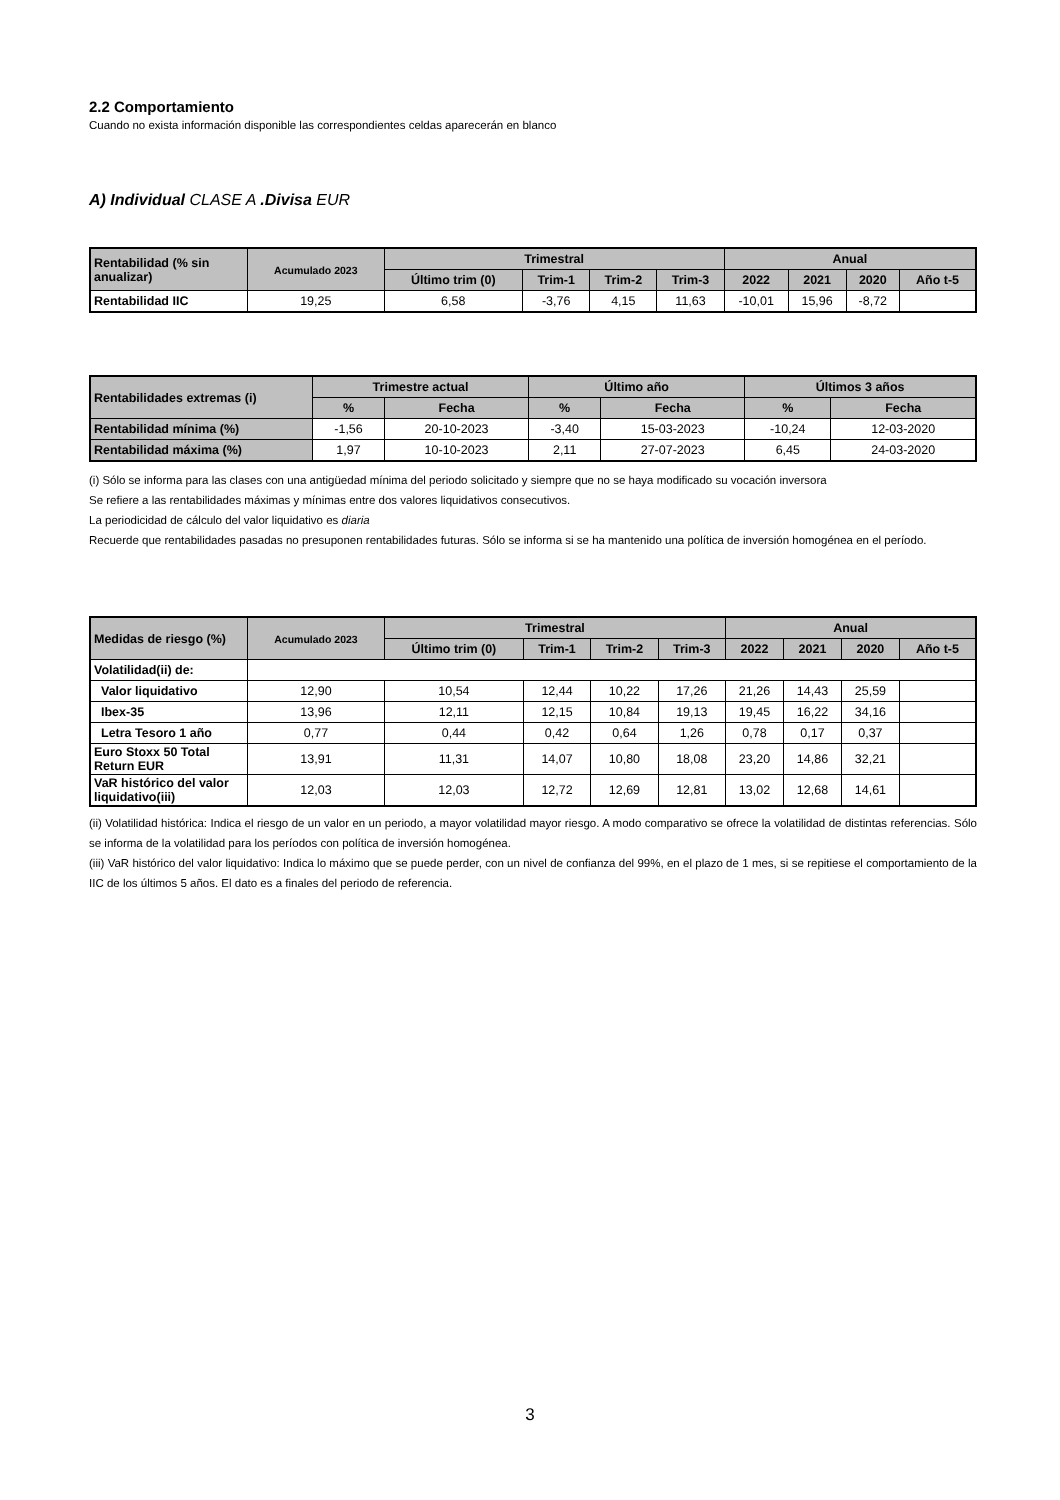2.2 Comportamiento
Cuando no exista información disponible las correspondientes celdas aparecerán en blanco
A) Individual CLASE A .Divisa EUR
| Rentabilidad (% sin anualizar) | Acumulado 2023 | Trimestral | | | | Anual | | | |
| --- | --- | --- | --- | --- | --- | --- | --- | --- | --- |
| | | Último trim (0) | Trim-1 | Trim-2 | Trim-3 | 2022 | 2021 | 2020 | Año t-5 |
| Rentabilidad IIC | 19,25 | 6,58 | -3,76 | 4,15 | 11,63 | -10,01 | 15,96 | -8,72 | |
| Rentabilidades extremas (i) | Trimestre actual | | Último año | | Últimos 3 años | |
| --- | --- | --- | --- | --- | --- | --- |
| | % | Fecha | % | Fecha | % | Fecha |
| Rentabilidad mínima (%) | -1,56 | 20-10-2023 | -3,40 | 15-03-2023 | -10,24 | 12-03-2020 |
| Rentabilidad máxima (%) | 1,97 | 10-10-2023 | 2,11 | 27-07-2023 | 6,45 | 24-03-2020 |
(i) Sólo se informa para las clases con una antigüedad mínima del periodo solicitado y siempre que no se haya modificado su vocación inversora
Se refiere a las rentabilidades máximas y mínimas entre dos valores liquidativos consecutivos.
La periodicidad de cálculo del valor liquidativo es diaria
Recuerde que rentabilidades pasadas no presuponen rentabilidades futuras. Sólo se informa si se ha mantenido una política de inversión homogénea en el período.
| Medidas de riesgo (%) | Acumulado 2023 | Trimestral | | | | Anual | | | |
| --- | --- | --- | --- | --- | --- | --- | --- | --- | --- |
| | | Último trim (0) | Trim-1 | Trim-2 | Trim-3 | 2022 | 2021 | 2020 | Año t-5 |
| Volatilidad(ii) de: | | | | | | | | | |
| Valor liquidativo | 12,90 | 10,54 | 12,44 | 10,22 | 17,26 | 21,26 | 14,43 | 25,59 | |
| Ibex-35 | 13,96 | 12,11 | 12,15 | 10,84 | 19,13 | 19,45 | 16,22 | 34,16 | |
| Letra Tesoro 1 año | 0,77 | 0,44 | 0,42 | 0,64 | 1,26 | 0,78 | 0,17 | 0,37 | |
| Euro Stoxx 50 Total Return EUR | 13,91 | 11,31 | 14,07 | 10,80 | 18,08 | 23,20 | 14,86 | 32,21 | |
| VaR histórico del valor liquidativo(iii) | 12,03 | 12,03 | 12,72 | 12,69 | 12,81 | 13,02 | 12,68 | 14,61 | |
(ii) Volatilidad histórica: Indica el riesgo de un valor en un periodo, a mayor volatilidad mayor riesgo. A modo comparativo se ofrece la volatilidad de distintas referencias. Sólo se informa de la volatilidad para los períodos con política de inversión homogénea.
(iii) VaR histórico del valor liquidativo: Indica lo máximo que se puede perder, con un nivel de confianza del 99%, en el plazo de 1 mes, si se repitiese el comportamiento de la IIC de los últimos 5 años. El dato es a finales del periodo de referencia.
3